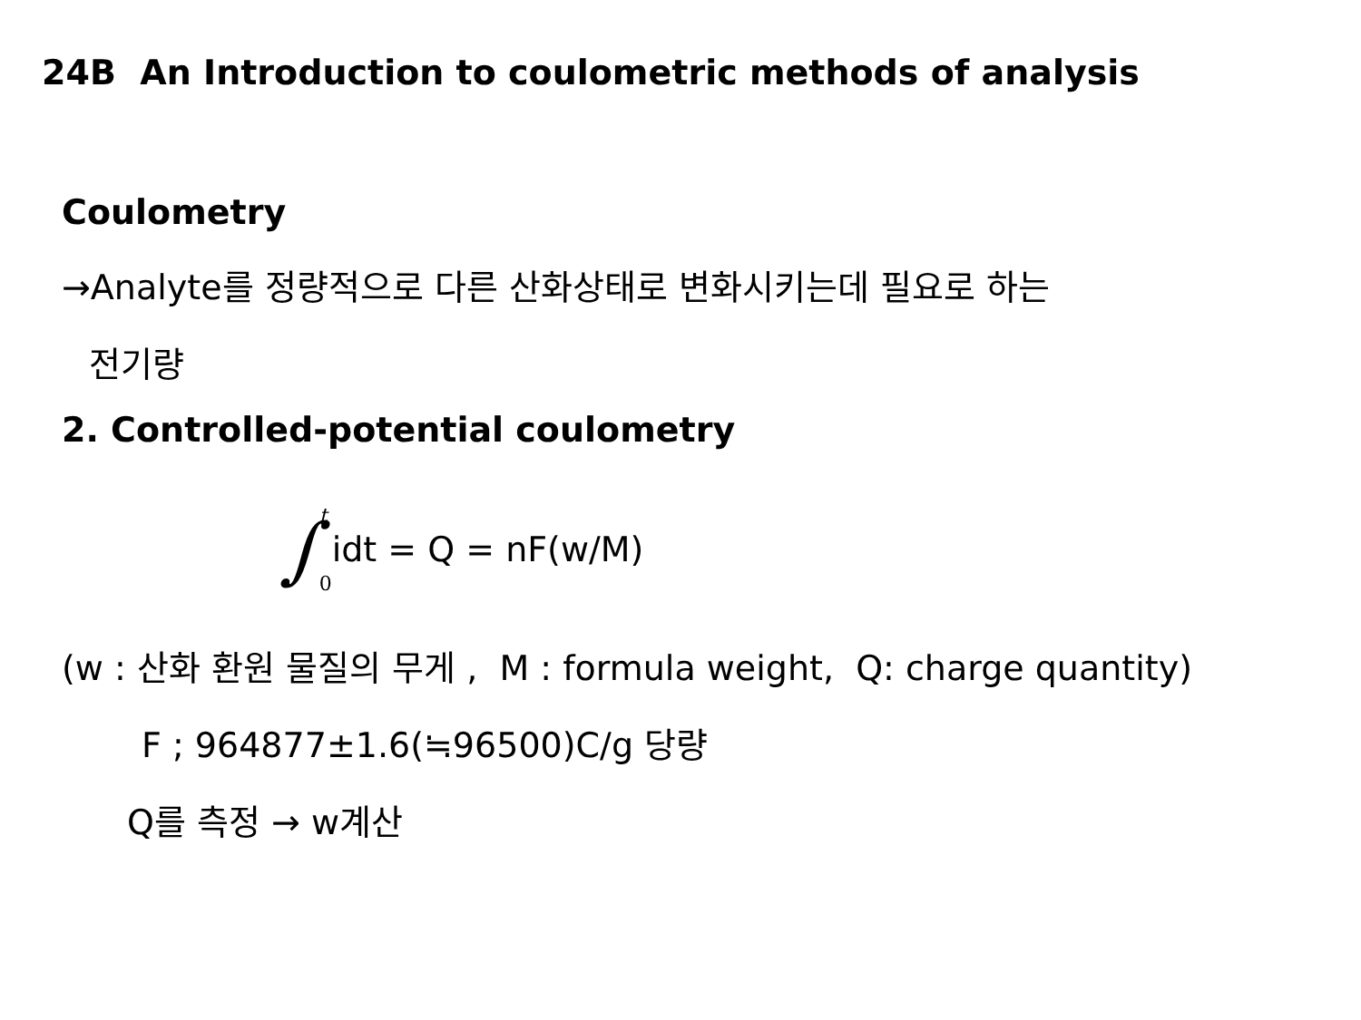24B An Introduction to coulometric methods of analysis
Coulometry
→Analyte를 정량적으로 다른 산화상태로 변화시키는데 필요로 하는
전기량
2. Controlled-potential coulometry
∫
t
0
idt = Q = nF(w/M)
(w : 산화 환원 물질의 무게 , M : formula weight, Q: charge quantity)
F ; 964877±1.6(≒96500)C/g 당량
Q를 측정 → w계산